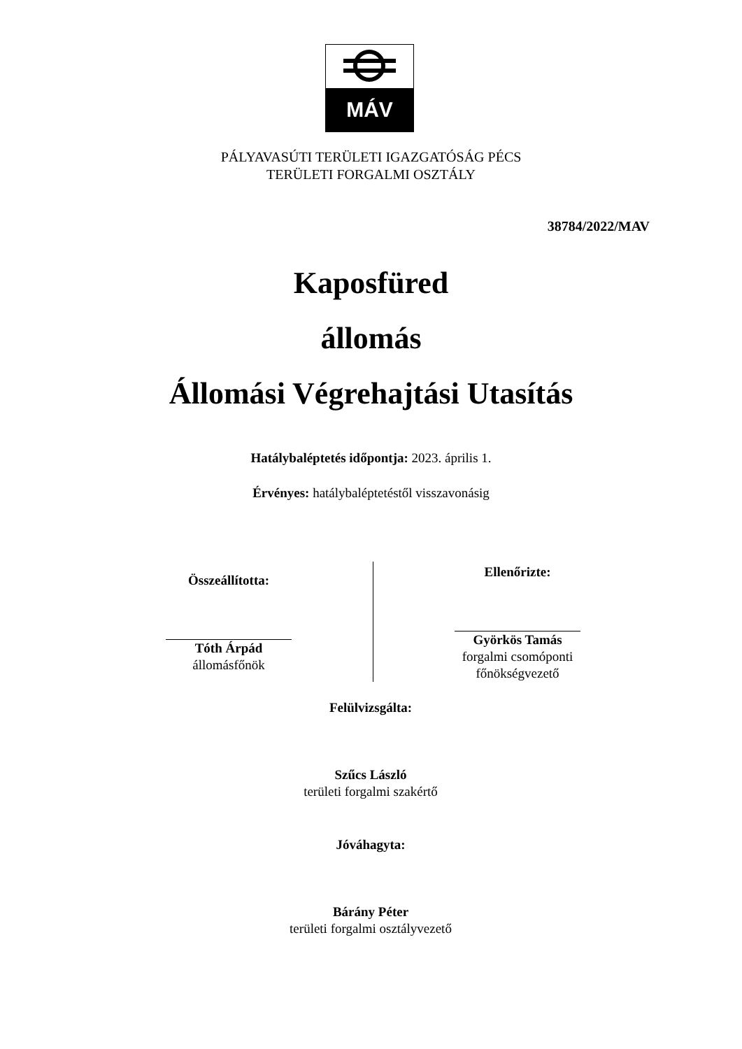MÁV
PÁLYAVASÚTI TERÜLETI IGAZGATÓSÁG PÉCS
TERÜLETI FORGALMI OSZTÁLY
38784/2022/MAV
Kaposfüred
állomás
Állomási Végrehajtási Utasítás
Hatálybaléptetés időpontja: 2023. április 1.
Érvényes: hatálybaléptetéstől visszavonásig
Összeállította:
Tóth Árpád
állomásfőnök
Ellenőrizte:
Györkös Tamás
forgalmi csomóponti
főnökségvezető
Felülvizsgálta:
Szűcs László
területi forgalmi szakértő
Jóváhagyta:
Bárány Péter
területi forgalmi osztályvezető